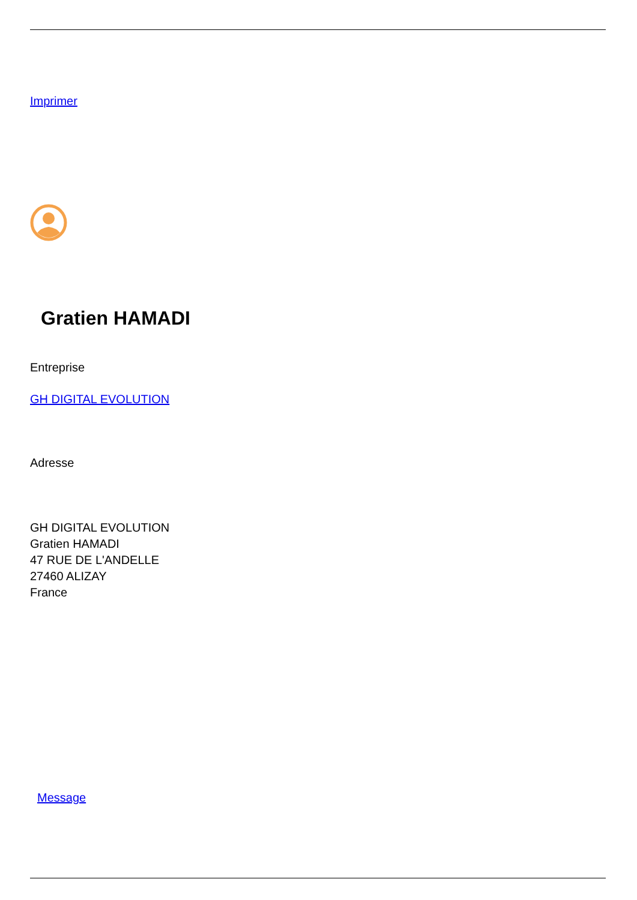Imprimer
Gratien HAMADI
Entreprise
GH DIGITAL EVOLUTION
Adresse
GH DIGITAL EVOLUTION
Gratien HAMADI
47 RUE DE L'ANDELLE
27460 ALIZAY
France
Message